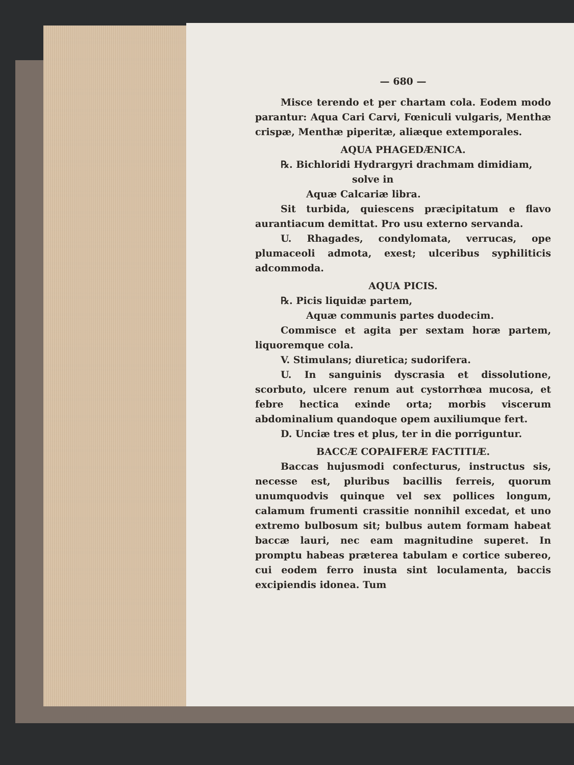— 680 —
Misce terendo et per chartam cola. Eodem modo parantur: Aqua Cari Carvi, Fœniculi vulgaris, Menthæ crispæ, Menthæ piperitæ, aliæque extemporales.
AQUA PHAGEDÆNICA.
℞. Bichloridi Hydrargyri drachmam dimidiam,
solve in
Aquæ Calcariæ libra.
Sit turbida, quiescens præcipitatum e flavo aurantiacum demittat. Pro usu externo servanda.
U. Rhagades, condylomata, verrucas, ope plumaceoli admota, exest; ulceribus syphiliticis adcommoda.
AQUA PICIS.
℞. Picis liquidæ partem,
Aquæ communis partes duodecim.
Commisce et agita per sextam horæ partem, liquoremque cola.
V. Stimulans; diuretica; sudorifera.
U. In sanguinis dyscrasia et dissolutione, scorbuto, ulcere renum aut cystorrhœa mucosa, et febre hectica exinde orta; morbis viscerum abdominalium quandoque opem auxiliumque fert.
D. Unciæ tres et plus, ter in die porriguntur.
BACCÆ COPAIFERÆ FACTITIÆ.
Baccas hujusmodi confecturus, instructus sis, necesse est, pluribus bacillis ferreis, quorum unumquodvis quinque vel sex pollices longum, calamum frumenti crassitie nonnihil excedat, et uno extremo bulbosum sit; bulbus autem formam habeat baccæ lauri, nec eam magnitudine superet. In promptu habeas præterea tabulam e cortice subereo, cui eodem ferro inusta sint loculamenta, baccis excipiendis idonea. Tum